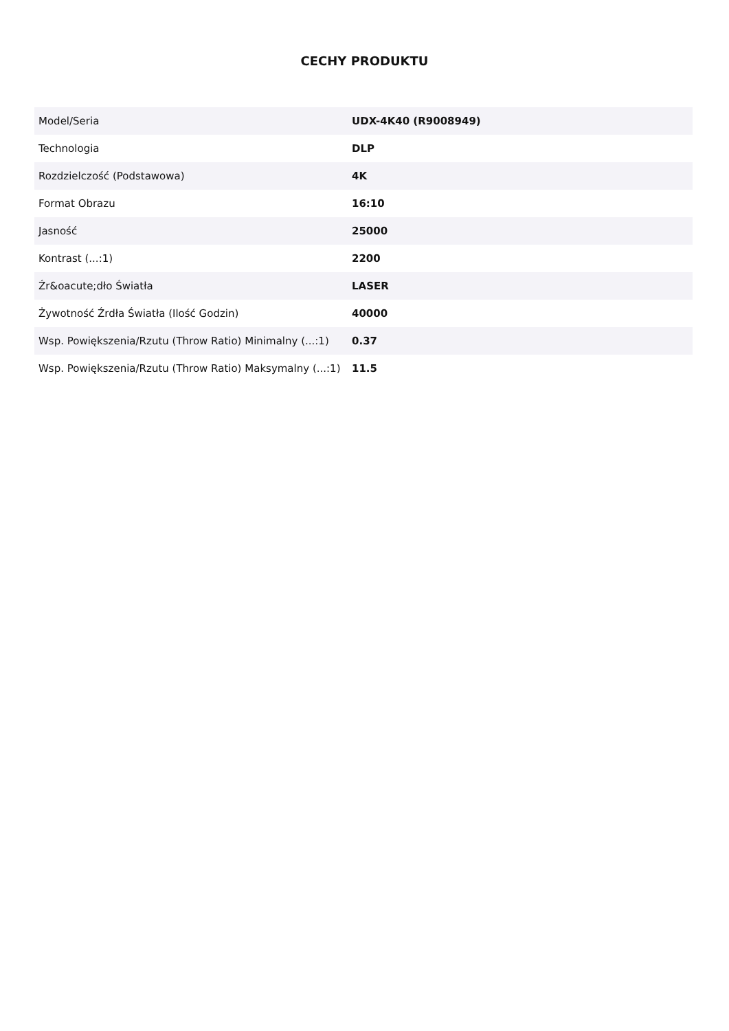CECHY PRODUKTU
| Model/Seria | UDX-4K40 (R9008949) |
| Technologia | DLP |
| Rozdzielczość (Podstawowa) | 4K |
| Format Obrazu | 16:10 |
| Jasność | 25000 |
| Kontrast (...:1) | 2200 |
| Źr&oacute;dło Światła | LASER |
| Żywotność Źrdła Światła (Ilość Godzin) | 40000 |
| Wsp. Powiększenia/Rzutu (Throw Ratio) Minimalny (...:1) | 0.37 |
| Wsp. Powiększenia/Rzutu (Throw Ratio) Maksymalny (...:1) | 11.5 |